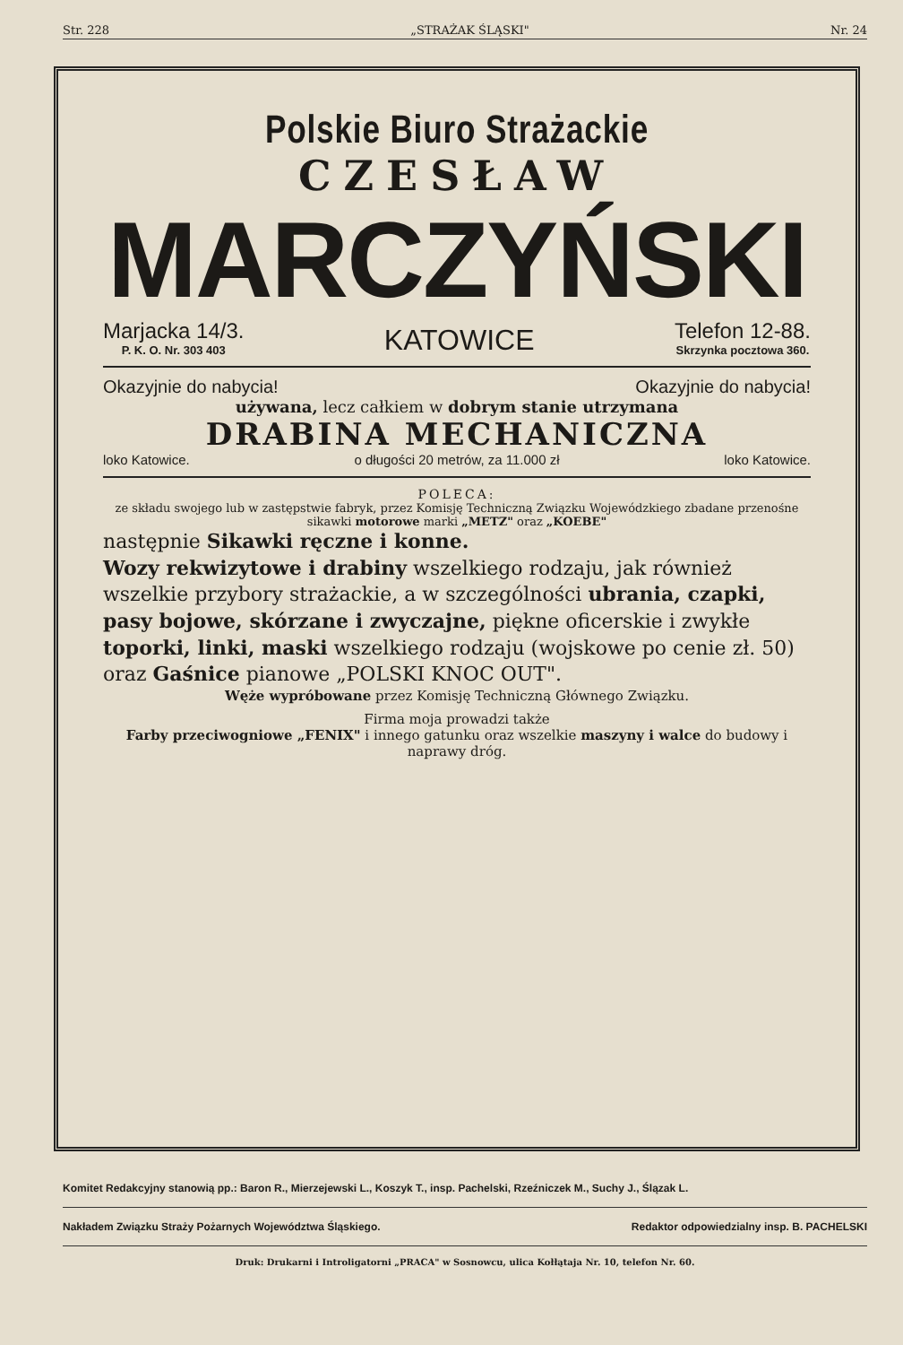Str. 228 „STRAŻAK ŚLĄSKI" Nr. 24
Polskie Biuro Strażackie
CZESŁAW
MARCZYŃSKI
Marjacka 14/3.
P. K. O. Nr. 303 403
KATOWICE
Telefon 12-88.
Skrzynka pocztowa 360.
Okazyjnie do nabycia! Okazyjnie do nabycia!
używana, lecz całkiem w dobrym stanie utrzymana
DRABINA MECHANICZNA
loko Katowice. o długości 20 metrów, za 11.000 zł loko Katowice.
POLECA:
ze składu swojego lub w zastępstwie fabryk, przez Komisję Techniczną Związku Wojewódzkiego zbadane przenośne sikawki motorowe marki „METZ" oraz „KOEBE"
następnie Sikawki ręczne i konne.
Wozy rekwizytowe i drabiny wszelkiego rodzaju, jak również wszelkie przybory strażackie, a w szczególności ubrania, czapki, pasy bojowe, skórzane i zwyczajne, piękne oficerskie i zwykłe toporki, linki, maski wszelkiego rodzaju (wojskowe po cenie zł. 50) oraz Gaśnice pianowe „POLSKI KNOC OUT".
Węże wypróbowane przez Komisję Techniczną Głównego Związku.
Firma moja prowadzi także
Farby przeciwogniowe „FENIX" i innego gatunku oraz wszelkie maszyny i walce do budowy i naprawy dróg.
Komitet Redakcyjny stanowią pp.: Baron R., Mierzejewski L., Koszyk T., insp. Pachelski, Rzeźniczek M., Suchy J., Ślązak L.
Nakładem Związku Straży Pożarnych Województwa Śląskiego. Redaktor odpowiedzialny insp. B. PACHELSKI
Druk: Drukarni i Introligatorni „PRACA" w Sosnowcu, ulica Kołłątaja Nr. 10, telefon Nr. 60.